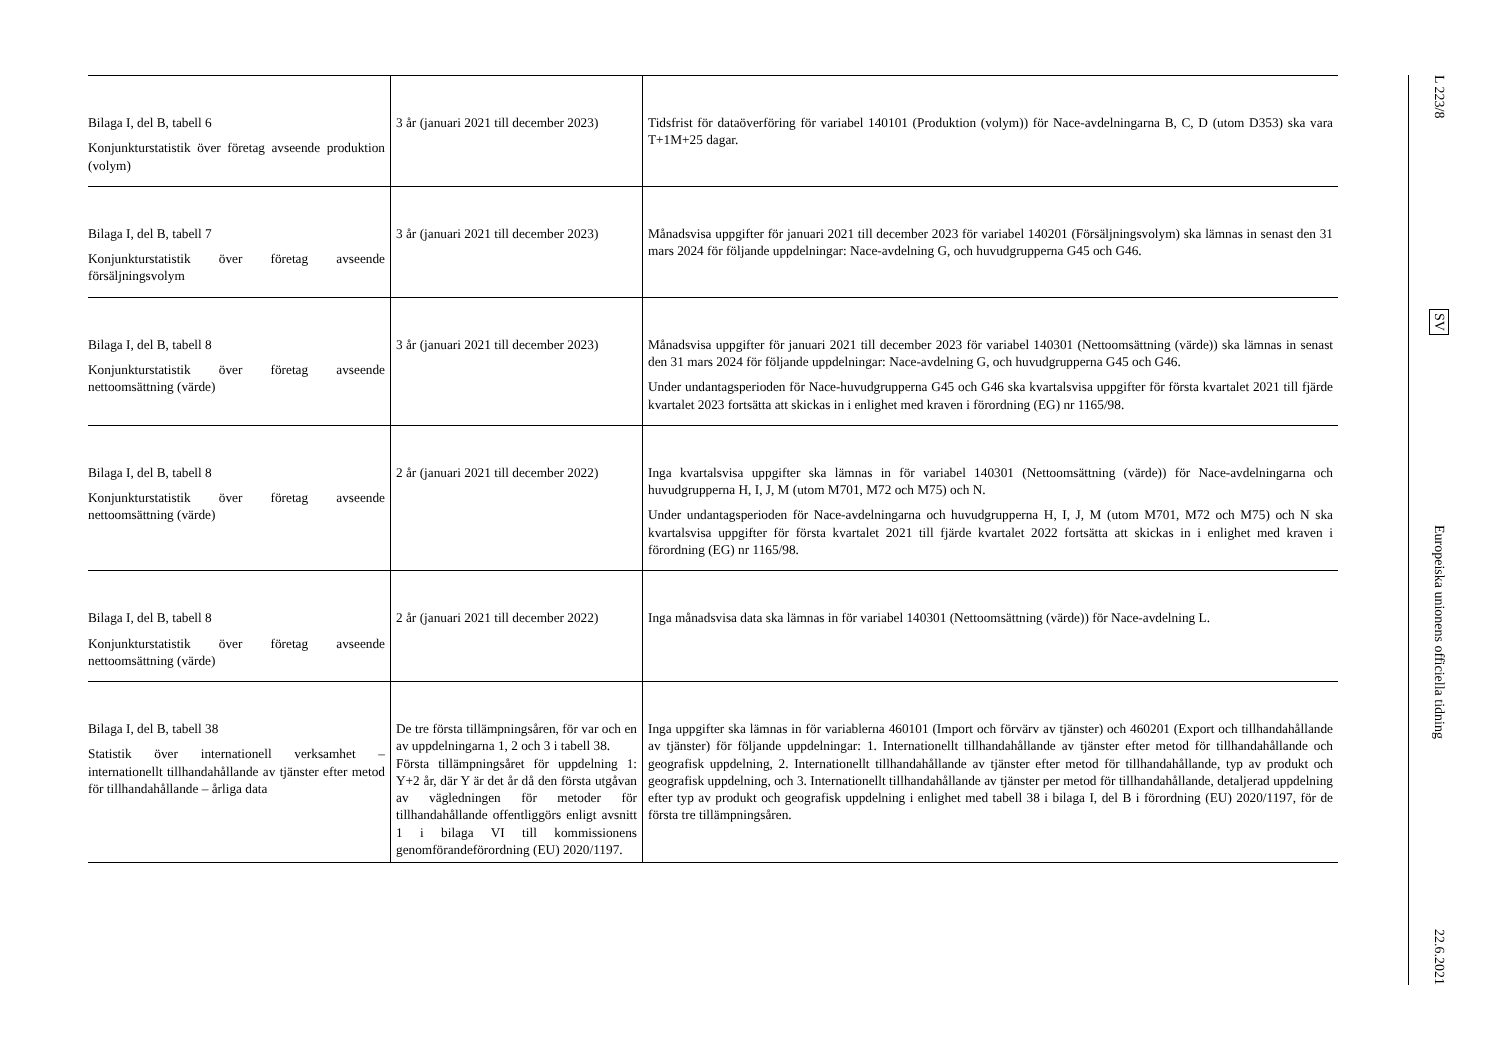| Bilaga I, del B, tabell 6 Konjunkturstatistik över företag avseende produktion (volym) | 3 år (januari 2021 till december 2023) | Tidsfrist för dataöverföring för variabel 140101 (Produktion (volym)) för Nace-avdelningarna B, C, D (utom D353) ska vara T+1M+25 dagar. |
| Bilaga I, del B, tabell 7 Konjunkturstatistik över företag avseende försäljningsvolym | 3 år (januari 2021 till december 2023) | Månadsvisa uppgifter för januari 2021 till december 2023 för variabel 140201 (Försäljningsvolym) ska lämnas in senast den 31 mars 2024 för följande uppdelningar: Nace-avdelning G, och huvudgrupperna G45 och G46. |
| Bilaga I, del B, tabell 8 Konjunkturstatistik över företag avseende nettoomsättning (värde) | 3 år (januari 2021 till december 2023) | Månadsvisa uppgifter för januari 2021 till december 2023 för variabel 140301 (Nettoomsättning (värde)) ska lämnas in senast den 31 mars 2024 för följande uppdelningar: Nace-avdelning G, och huvudgrupperna G45 och G46. Under undantagsperioden för Nace-huvudgrupperna G45 och G46 ska kvartalsvisa uppgifter för första kvartalet 2021 till fjärde kvartalet 2023 fortsätta att skickas in i enlighet med kraven i förordning (EG) nr 1165/98. |
| Bilaga I, del B, tabell 8 Konjunkturstatistik över företag avseende nettoomsättning (värde) | 2 år (januari 2021 till december 2022) | Inga kvartalsvisa uppgifter ska lämnas in för variabel 140301 (Nettoomsättning (värde)) för Nace-avdelningarna och huvudgrupperna H, I, J, M (utom M701, M72 och M75) och N. Under undantagsperioden för Nace-avdelningarna och huvudgrupperna H, I, J, M (utom M701, M72 och M75) och N ska kvartalsvisa uppgifter för första kvartalet 2021 till fjärde kvartalet 2022 fortsätta att skickas in i enlighet med kraven i förordning (EG) nr 1165/98. |
| Bilaga I, del B, tabell 8 Konjunkturstatistik över företag avseende nettoomsättning (värde) | 2 år (januari 2021 till december 2022) | Inga månadsvisa data ska lämnas in för variabel 140301 (Nettoomsättning (värde)) för Nace-avdelning L. |
| Bilaga I, del B, tabell 38 Statistik över internationell verksamhet – internationellt tillhandahållande av tjänster efter metod för tillhandahållande – årliga data | De tre första tillämpningsåren, för var och en av uppdelningarna 1, 2 och 3 i tabell 38. Första tillämpningsåret för uppdelning 1: Y+2 år, där Y är det år då den första utgåvan av vägledningen för metoder för tillhandahållande offentliggörs enligt avsnitt 1 i bilaga VI till kommissionens genomförandeförordning (EU) 2020/1197. | Inga uppgifter ska lämnas in för variablerna 460101 (Import och förvärv av tjänster) och 460201 (Export och tillhandahållande av tjänster) för följande uppdelningar: 1. Internationellt tillhandahållande av tjänster efter metod för tillhandahållande och geografisk uppdelning, 2. Internationellt tillhandahållande av tjänster efter metod för tillhandahållande, typ av produkt och geografisk uppdelning, och 3. Internationellt tillhandahållande av tjänster per metod för tillhandahållande, detaljerad uppdelning efter typ av produkt och geografisk uppdelning i enlighet med tabell 38 i bilaga I, del B i förordning (EU) 2020/1197, för de första tre tillämpningsåren. |
L 223/8
SV
Europeiska unionens officiella tidning
22.6.2021